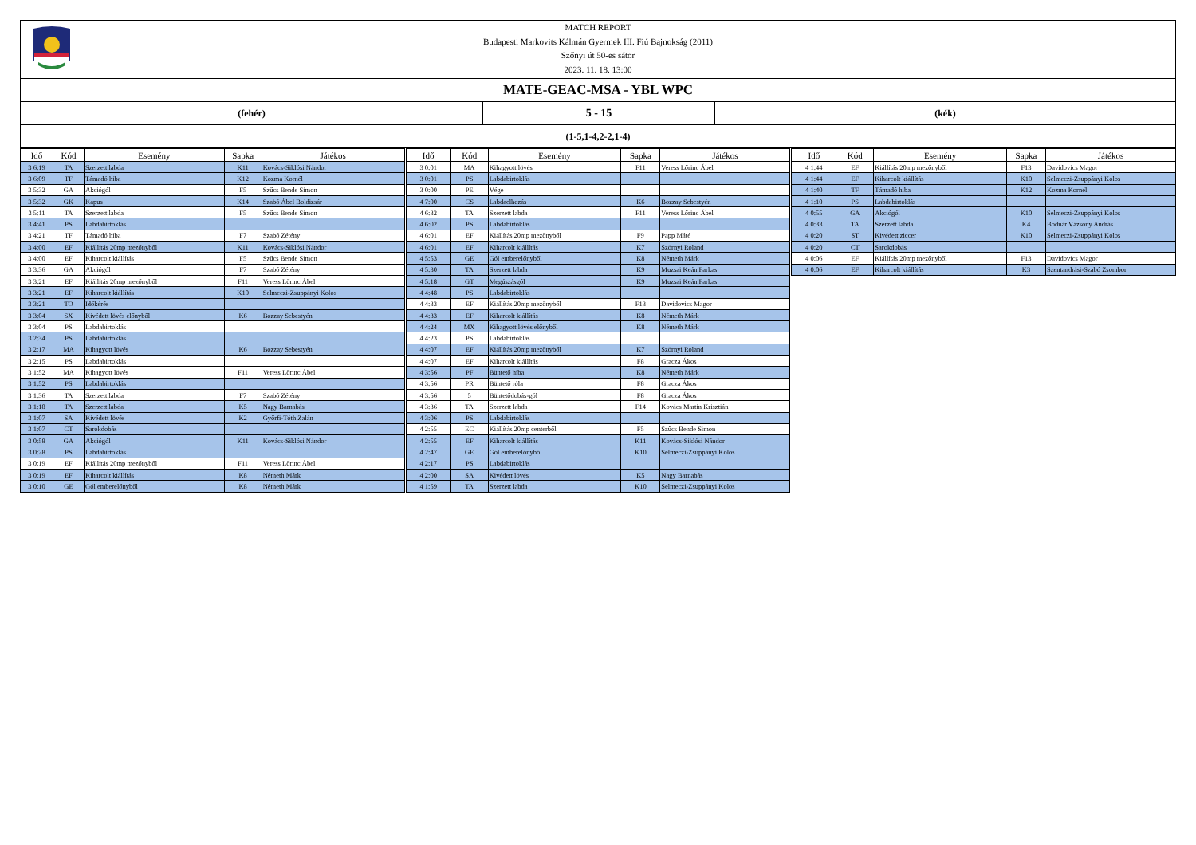MATCH REPORT
Budapesti Markovits Kálmán Gyermek III. Fiú Bajnokság (2011)
Szőnyi út 50-es sátor
2023. 11. 18. 13:00
MATE-GEAC-MSA - YBL WPC
(fehér)
5 - 15
(kék)
(1-5,1-4,2-2,1-4)
| Idő | Kód | Esemény | Sapka | Játékos |
| --- | --- | --- | --- | --- |
| 3 6:19 | TA | Szerzett labda | K11 | Kovács-Siklósi Nándor |
| 3 6:09 | TF | Támadó hiba | K12 | Kozma Kornél |
| 3 5:32 | GA | Akciógól | F5 | Szűcs Bende Simon |
| 3 5:32 | GK | Kapus | K14 | Szabó Ábel Boldizsár |
| 3 5:11 | TA | Szerzett labda | F5 | Szűcs Bende Simon |
| 3 4:41 | PS | Labdabirtoklás | | |
| 3 4:21 | TF | Támadó hiba | F7 | Szabó Zétény |
| 3 4:00 | EF | Kiállítás 20mp mezőnyből | K11 | Kovács-Siklósi Nándor |
| 3 4:00 | EF | Kiharcolt kiállítás | F5 | Szűcs Bende Simon |
| 3 3:36 | GA | Akciógól | F7 | Szabó Zétény |
| 3 3:21 | EF | Kiállítás 20mp mezőnyből | F11 | Veress Lőrinc Ábel |
| 3 3:21 | EF | Kiharcolt kiállítás | K10 | Selmeczi-Zsuppányi Kolos |
| 3 3:21 | TO | Időkérés | | |
| 3 3:04 | SX | Kivédett lövés előnyből | K6 | Bozzay Sebestyén |
| 3 3:04 | PS | Labdabirtoklás | | |
| 3 2:34 | PS | Labdabirtoklás | | |
| 3 2:17 | MA | Kihagyott lövés | K6 | Bozzay Sebestyén |
| 3 2:15 | PS | Labdabirtoklás | | |
| 3 1:52 | MA | Kihagyott lövés | F11 | Veress Lőrinc Ábel |
| 3 1:52 | PS | Labdabirtoklás | | |
| 3 1:36 | TA | Szerzett labda | F7 | Szabó Zétény |
| 3 1:18 | TA | Szerzett labda | K5 | Nagy Barnabás |
| 3 1:07 | SA | Kivédett lövés | K2 | Győrfi-Tóth Zalán |
| 3 1:07 | CT | Sarokdobás | | |
| 3 0:58 | GA | Akciógól | K11 | Kovács-Siklósi Nándor |
| 3 0:28 | PS | Labdabirtoklás | | |
| 3 0:19 | EF | Kiállítás 20mp mezőnyből | F11 | Veress Lőrinc Ábel |
| 3 0:19 | EF | Kiharcolt kiállítás | K8 | Németh Márk |
| 3 0:10 | GE | Gól emberelőnyből | K8 | Németh Márk |
| Idő | Kód | Esemény | Sapka | Játékos |
| --- | --- | --- | --- | --- |
| 3 0:01 | MA | Kihagyott lövés | F11 | Veress Lőrinc Ábel |
| 3 0:01 | PS | Labdabirtoklás | | |
| 3 0:00 | PE | Vége | | |
| 4 7:00 | CS | Labdaelhozás | K6 | Bozzay Sebestyén |
| 4 6:32 | TA | Szerzett labda | F11 | Veress Lőrinc Ábel |
| 4 6:02 | PS | Labdabirtoklás | | |
| 4 6:01 | EF | Kiállítás 20mp mezőnyből | F9 | Papp Máté |
| 4 6:01 | EF | Kiharcolt kiállítás | K7 | Szörnyi Roland |
| 4 5:53 | GE | Gól emberelőnyből | K8 | Németh Márk |
| 4 5:30 | TA | Szerzett labda | K9 | Muzsai Keán Farkas |
| 4 5:18 | GT | Megúszásgól | K9 | Muzsai Keán Farkas |
| 4 4:48 | PS | Labdabirtoklás | | |
| 4 4:33 | EF | Kiállítás 20mp mezőnyből | F13 | Davidovics Magor |
| 4 4:33 | EF | Kiharcolt kiállítás | K8 | Németh Márk |
| 4 4:24 | MX | Kihagyott lövés előnyből | K8 | Németh Márk |
| 4 4:23 | PS | Labdabirtoklás | | |
| 4 4:07 | EF | Kiállítás 20mp mezőnyből | K7 | Szörnyi Roland |
| 4 4:07 | EF | Kiharcolt kiállítás | F8 | Gracza Ákos |
| 4 3:56 | PF | Büntető hiba | K8 | Németh Márk |
| 4 3:56 | PR | Büntető róla | F8 | Gracza Ákos |
| 4 3:56 | 5 | Büntetődobás-gól | F8 | Gracza Ákos |
| 4 3:36 | TA | Szerzett labda | F14 | Kovács Martin Krisztián |
| 4 3:06 | PS | Labdabirtoklás | | |
| 4 2:55 | EC | Kiállítás 20mp centerből | F5 | Szűcs Bende Simon |
| 4 2:55 | EF | Kiharcolt kiállítás | K11 | Kovács-Siklósi Nándor |
| 4 2:47 | GE | Gól emberelőnyből | K10 | Selmeczi-Zsuppányi Kolos |
| 4 2:17 | PS | Labdabirtoklás | | |
| 4 2:00 | SA | Kivédett lövés | K5 | Nagy Barnabás |
| 4 1:59 | TA | Szerzett labda | K10 | Selmeczi-Zsuppányi Kolos |
| Idő | Kód | Esemény | Sapka | Játékos |
| --- | --- | --- | --- | --- |
| 4 1:44 | EF | Kiállítás 20mp mezőnyből | F13 | Davidovics Magor |
| 4 1:44 | EF | Kiharcolt kiállítás | K10 | Selmeczi-Zsuppányi Kolos |
| 4 1:40 | TF | Támadó hiba | K12 | Kozma Kornél |
| 4 1:10 | PS | Labdabirtoklás | | |
| 4 0:55 | GA | Akciógól | K10 | Selmeczi-Zsuppányi Kolos |
| 4 0:33 | TA | Szerzett labda | K4 | Bodnár Vázsony András |
| 4 0:20 | ST | Kivédett ziccer | K10 | Selmeczi-Zsuppányi Kolos |
| 4 0:20 | CT | Sarokdobás | | |
| 4 0:06 | EF | Kiállítás 20mp mezőnyből | F13 | Davidovics Magor |
| 4 0:06 | EF | Kiharcolt kiállítás | K3 | Szentandrási-Szabó Zsombor |